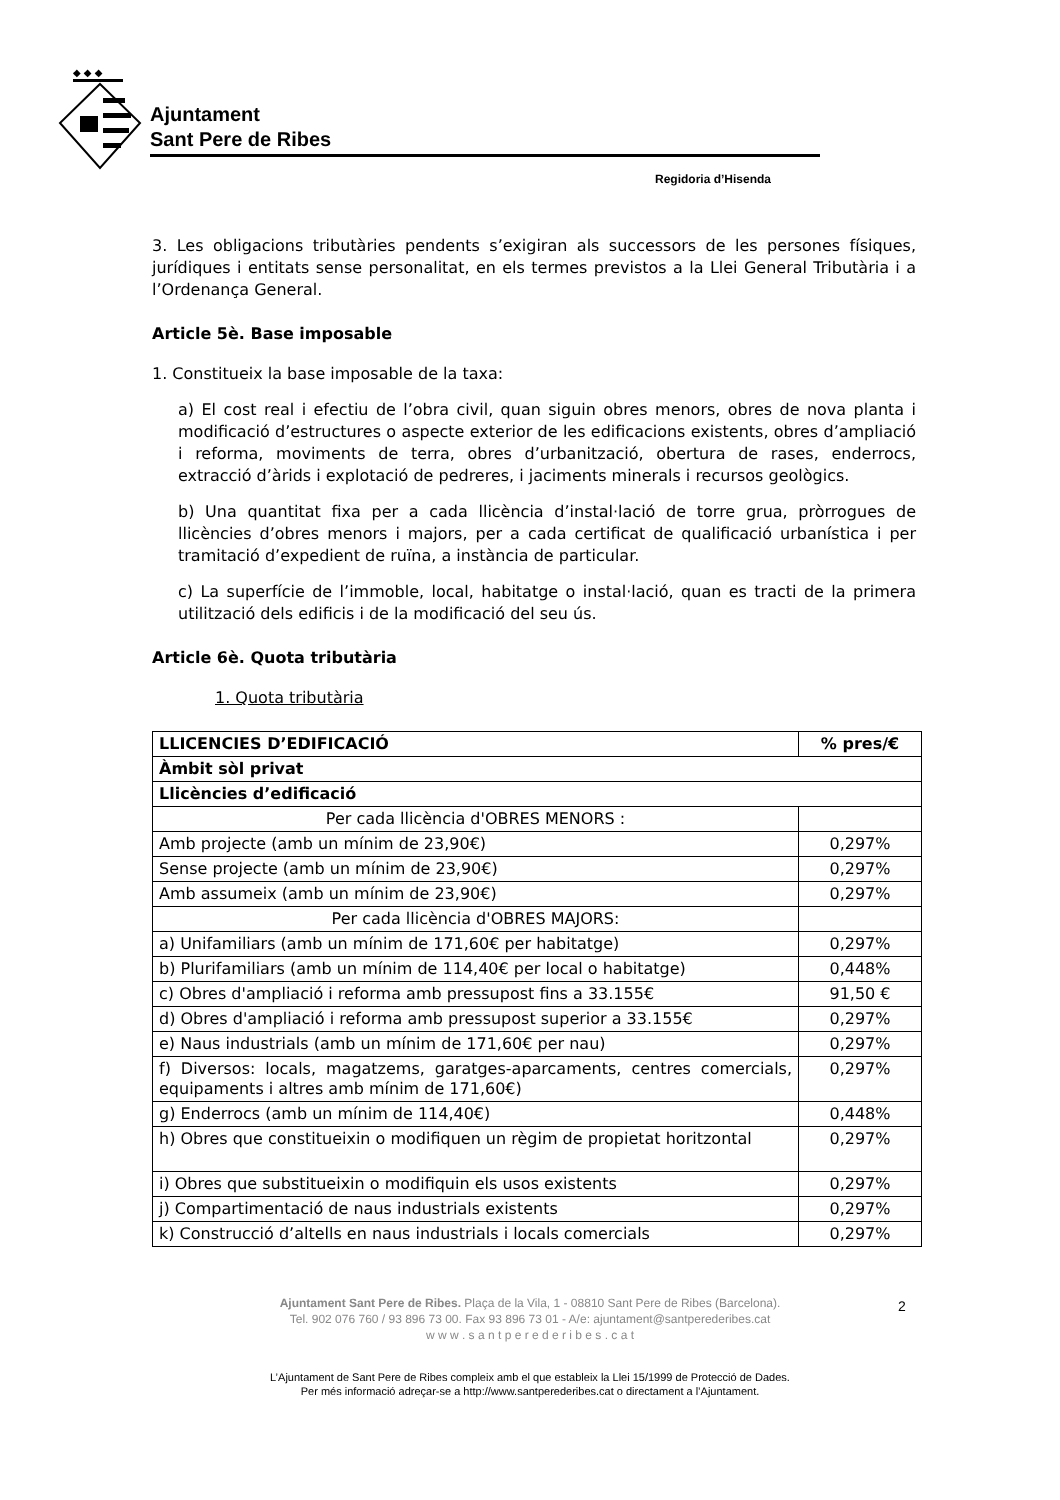◆ ◆ ◆
Ajuntament
Sant Pere de Ribes
Regidoria d’Hisenda
3. Les obligacions tributàries pendents s’exigiran als successors de les persones físiques, jurídiques i entitats sense personalitat, en els termes previstos a la Llei General Tributària i a l’Ordenança General.
Article 5è. Base imposable
1. Constitueix la base imposable de la taxa:
a) El cost real i efectiu de l’obra civil, quan siguin obres menors, obres de nova planta i modificació d’estructures o aspecte exterior de les edificacions existents, obres d’ampliació i reforma, moviments de terra, obres d’urbanització, obertura de rases, enderrocs, extracció d’àrids i explotació de pedreres, i jaciments minerals i recursos geològics.
b) Una quantitat fixa per a cada llicència d’instal·lació de torre grua, pròrrogues de llicències d’obres menors i majors, per a cada certificat de qualificació urbanística i per tramitació d’expedient de ruïna, a instància de particular.
c) La superfície de l’immoble, local, habitatge o instal·lació, quan es tracti de la primera utilització dels edificis i de la modificació del seu ús.
Article 6è. Quota tributària
1. Quota tributària
| LLICENCIES D’EDIFICACIÓ | % pres/€ |
| --- | --- |
| Àmbit sòl privat | |
| Llicències d’edificació | |
| Per cada llicència d'OBRES MENORS : | |
| Amb projecte (amb un mínim de 23,90€) | 0,297% |
| Sense projecte (amb un mínim de 23,90€) | 0,297% |
| Amb assumeix (amb un mínim de 23,90€) | 0,297% |
| Per cada llicència d'OBRES MAJORS: | |
| a) Unifamiliars (amb un mínim de 171,60€ per habitatge) | 0,297% |
| b) Plurifamiliars (amb un mínim de 114,40€ per local o habitatge) | 0,448% |
| c) Obres d'ampliació i reforma amb pressupost fins a 33.155€ | 91,50 € |
| d) Obres d'ampliació i reforma amb pressupost superior a 33.155€ | 0,297% |
| e) Naus industrials (amb un mínim de 171,60€ per nau) | 0,297% |
| f) Diversos: locals, magatzems, garatges-aparcaments, centres comercials, equipaments i altres amb mínim de 171,60€) | 0,297% |
| g) Enderrocs (amb un mínim de 114,40€) | 0,448% |
| h) Obres que constitueixin o modifiquen un règim de propietat horitzontal | 0,297% |
| i) Obres que substitueixin o modifiquin els usos existents | 0,297% |
| j) Compartimentació de naus industrials existents | 0,297% |
| k) Construcció d’altells en naus industrials i locals comercials | 0,297% |
Ajuntament Sant Pere de Ribes. Plaça de la Vila, 1 - 08810 Sant Pere de Ribes (Barcelona).
Tel. 902 076 760 / 93 896 73 00. Fax 93 896 73 01 - A/e: ajuntament@santperederibes.cat
w w w . s a n t p e r e d e r i b e s . c a t
2
L’Ajuntament de Sant Pere de Ribes compleix amb el que estableix la Llei 15/1999 de Protecció de Dades.
Per més informació adreçar-se a http://www.santperederibes.cat o directament a l’Ajuntament.